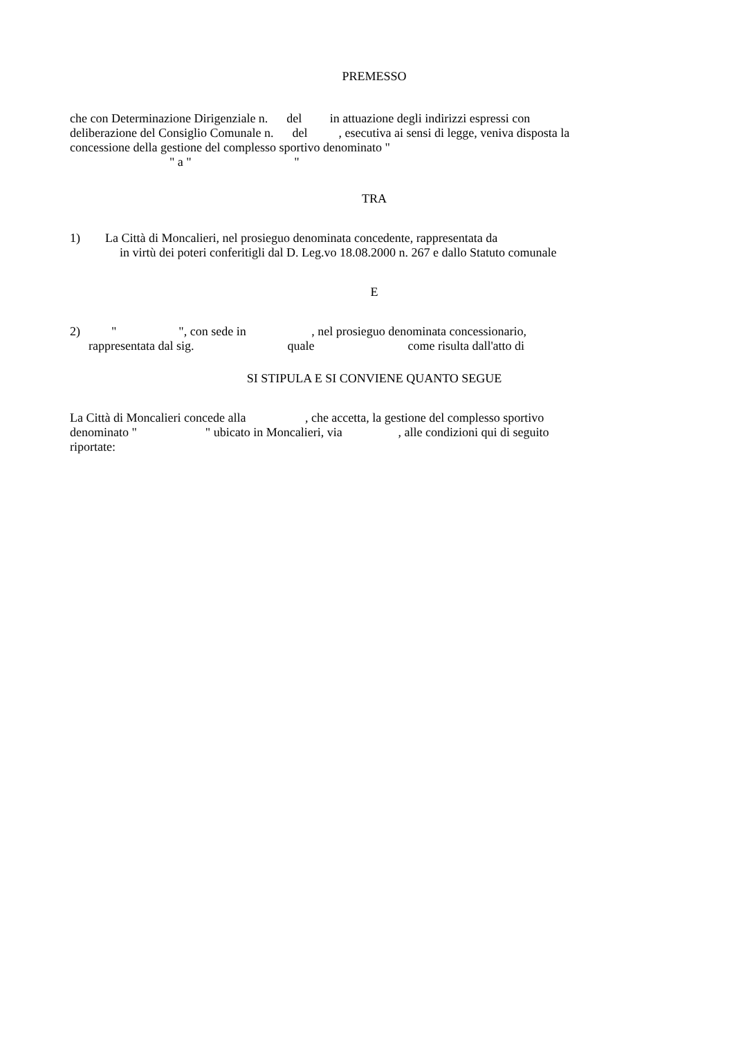PREMESSO
che con Determinazione Dirigenziale n. del in attuazione degli indirizzi espressi con
deliberazione del Consiglio Comunale n. del , esecutiva ai sensi di legge, veniva disposta la
concessione della gestione del complesso sportivo denominato "
" a " "
TRA
1) La Città di Moncalieri, nel prosieguo denominata concedente, rappresentata da
in virtù dei poteri conferitigli dal D. Leg.vo 18.08.2000 n. 267 e dallo Statuto comunale
E
2) " ", con sede in , nel prosieguo denominata concessionario,
rappresentata dal sig. quale come risulta dall'atto di
SI STIPULA E SI CONVIENE QUANTO SEGUE
La Città di Moncalieri concede alla , che accetta, la gestione del complesso sportivo
denominato " " ubicato in Moncalieri, via , alle condizioni qui di seguito
riportate: